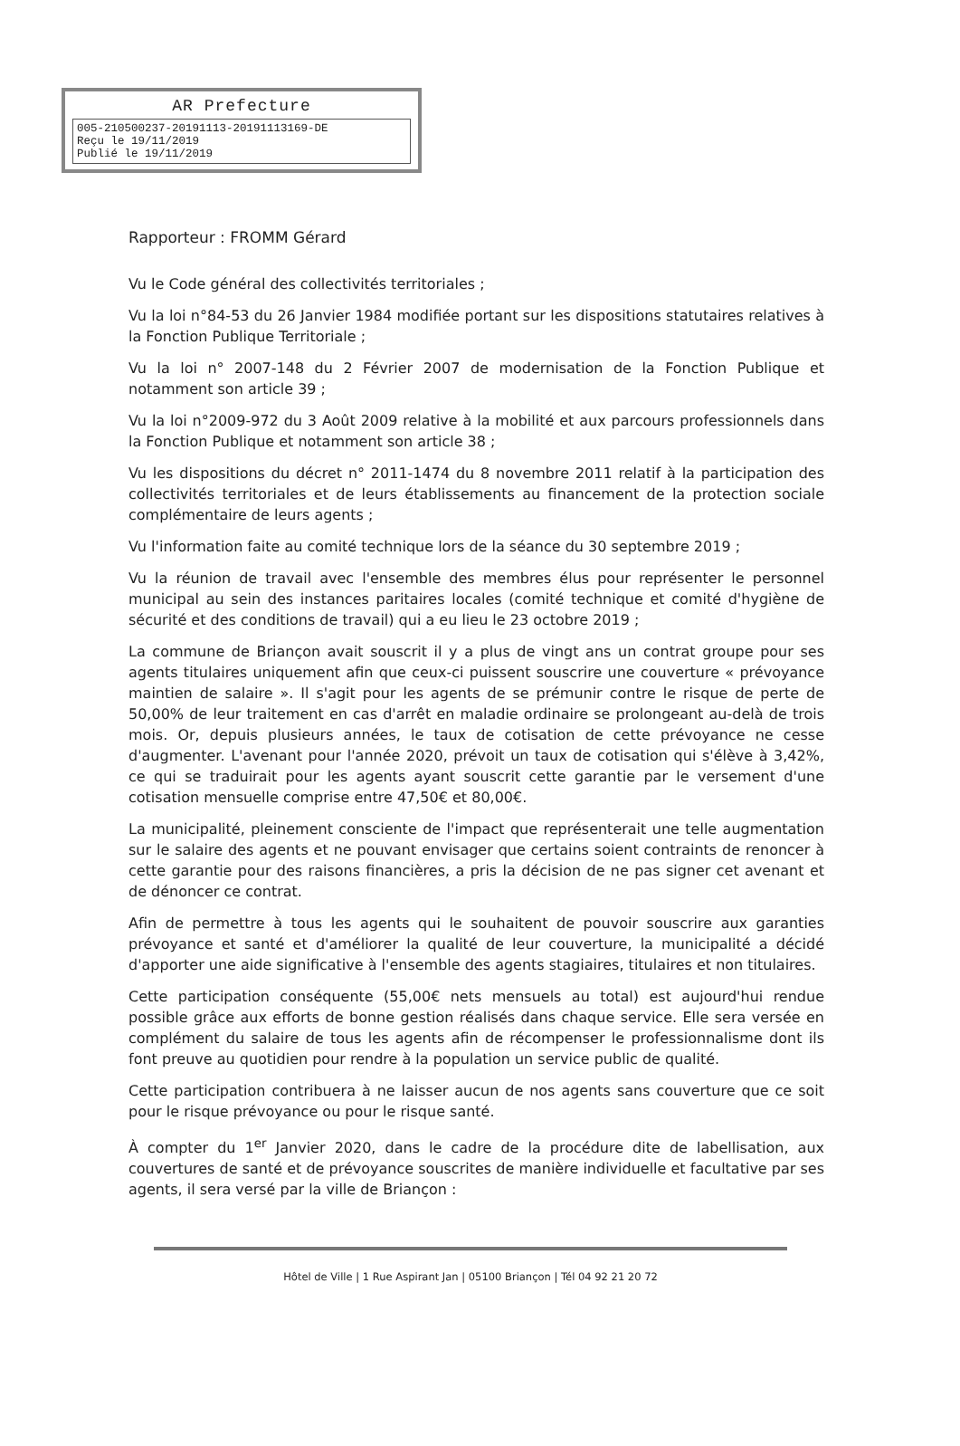AR Prefecture
005-210500237-20191113-20191113169-DE
Reçu le 19/11/2019
Publié le 19/11/2019
Rapporteur : FROMM Gérard
Vu le Code général des collectivités territoriales ;
Vu la loi n°84-53 du 26 Janvier 1984 modifiée portant sur les dispositions statutaires relatives à la Fonction Publique Territoriale ;
Vu la loi n° 2007-148 du 2 Février 2007 de modernisation de la Fonction Publique et notamment son article 39 ;
Vu la loi n°2009-972 du 3 Août 2009 relative à la mobilité et aux parcours professionnels dans la Fonction Publique et notamment son article 38 ;
Vu les dispositions du décret n° 2011-1474 du 8 novembre 2011 relatif à la participation des collectivités territoriales et de leurs établissements au financement de la protection sociale complémentaire de leurs agents ;
Vu l'information faite au comité technique lors de la séance du 30 septembre 2019 ;
Vu la réunion de travail avec l'ensemble des membres élus pour représenter le personnel municipal au sein des instances paritaires locales (comité technique et comité d'hygiène de sécurité et des conditions de travail) qui a eu lieu le 23 octobre 2019 ;
La commune de Briançon avait souscrit il y a plus de vingt ans un contrat groupe pour ses agents titulaires uniquement afin que ceux-ci puissent souscrire une couverture « prévoyance maintien de salaire ». Il s'agit pour les agents de se prémunir contre le risque de perte de 50,00% de leur traitement en cas d'arrêt en maladie ordinaire se prolongeant au-delà de trois mois. Or, depuis plusieurs années, le taux de cotisation de cette prévoyance ne cesse d'augmenter. L'avenant pour l'année 2020, prévoit un taux de cotisation qui s'élève à 3,42%, ce qui se traduirait pour les agents ayant souscrit cette garantie par le versement d'une cotisation mensuelle comprise entre 47,50€ et 80,00€.
La municipalité, pleinement consciente de l'impact que représenterait une telle augmentation sur le salaire des agents et ne pouvant envisager que certains soient contraints de renoncer à cette garantie pour des raisons financières, a pris la décision de ne pas signer cet avenant et de dénoncer ce contrat.
Afin de permettre à tous les agents qui le souhaitent de pouvoir souscrire aux garanties prévoyance et santé et d'améliorer la qualité de leur couverture, la municipalité a décidé d'apporter une aide significative à l'ensemble des agents stagiaires, titulaires et non titulaires.
Cette participation conséquente (55,00€ nets mensuels au total) est aujourd'hui rendue possible grâce aux efforts de bonne gestion réalisés dans chaque service. Elle sera versée en complément du salaire de tous les agents afin de récompenser le professionnalisme dont ils font preuve au quotidien pour rendre à la population un service public de qualité.
Cette participation contribuera à ne laisser aucun de nos agents sans couverture que ce soit pour le risque prévoyance ou pour le risque santé.
À compter du 1<sup>er</sup> Janvier 2020, dans le cadre de la procédure dite de labellisation, aux couvertures de santé et de prévoyance souscrites de manière individuelle et facultative par ses agents, il sera versé par la ville de Briançon :
Hôtel de Ville | 1 Rue Aspirant Jan | 05100 Briançon | Tél 04 92 21 20 72